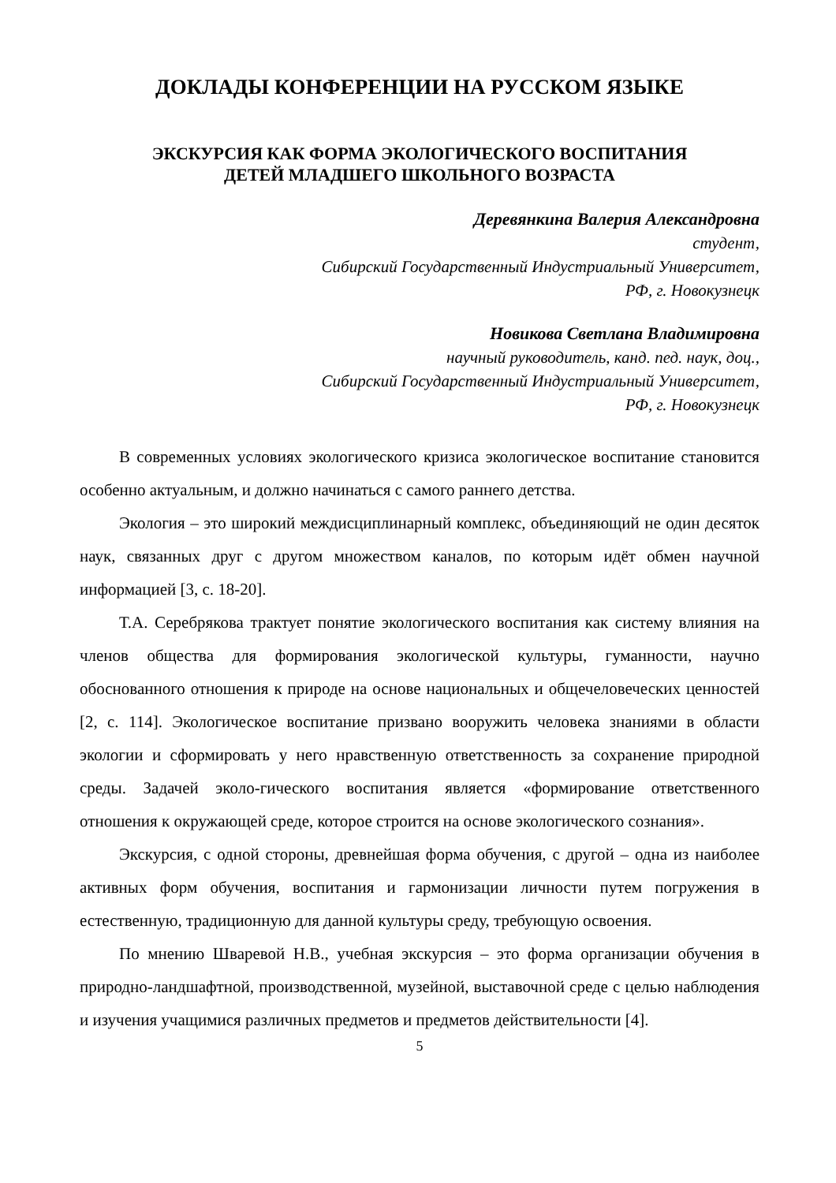ДОКЛАДЫ КОНФЕРЕНЦИИ НА РУССКОМ ЯЗЫКЕ
ЭКСКУРСИЯ КАК ФОРМА ЭКОЛОГИЧЕСКОГО ВОСПИТАНИЯ
ДЕТЕЙ МЛАДШЕГО ШКОЛЬНОГО ВОЗРАСТА
Деревянкина Валерия Александровна
студент,
Сибирский Государственный Индустриальный Университет,
РФ, г. Новокузнецк
Новикова Светлана Владимировна
научный руководитель, канд. пед. наук, доц.,
Сибирский Государственный Индустриальный Университет,
РФ, г. Новокузнецк
В современных условиях экологического кризиса экологическое воспитание становится особенно актуальным, и должно начинаться с самого раннего детства.
Экология – это широкий междисциплинарный комплекс, объединяющий не один десяток наук, связанных друг с другом множеством каналов, по которым идёт обмен научной информацией [3, с. 18-20].
Т.А. Серебрякова трактует понятие экологического воспитания как систему влияния на членов общества для формирования экологической культуры, гуманности, научно обоснованного отношения к природе на основе национальных и общечеловеческих ценностей [2, с. 114]. Экологическое воспитание призвано вооружить человека знаниями в области экологии и сформировать у него нравственную ответственность за сохранение природной среды. Задачей эколо-гического воспитания является «формирование ответственного отношения к окружающей среде, которое строится на основе экологического сознания».
Экскурсия, с одной стороны, древнейшая форма обучения, с другой – одна из наиболее активных форм обучения, воспитания и гармонизации личности путем погружения в естественную, традиционную для данной культуры среду, требующую освоения.
По мнению Шваревой Н.В., учебная экскурсия – это форма организации обучения в природно-ландшафтной, производственной, музейной, выставочной среде с целью наблюдения и изучения учащимися различных предметов и предметов действительности [4].
5